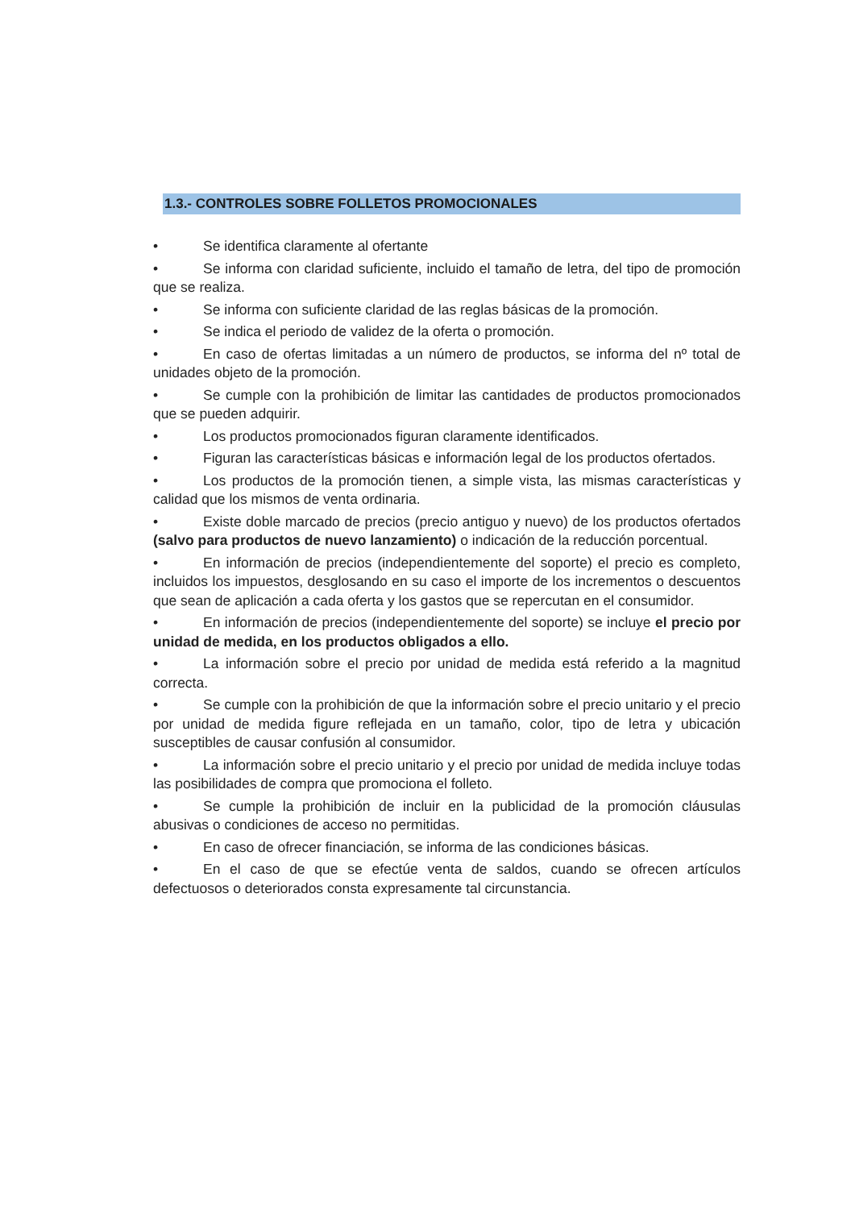1.3.- CONTROLES SOBRE FOLLETOS PROMOCIONALES
• Se identifica claramente al ofertante
• Se informa con claridad suficiente, incluido el tamaño de letra, del tipo de promoción que se realiza.
• Se informa con suficiente claridad de las reglas básicas de la promoción.
• Se indica el periodo de validez de la oferta o promoción.
• En caso de ofertas limitadas a un número de productos, se informa del nº total de unidades objeto de la promoción.
• Se cumple con la prohibición de limitar las cantidades de productos promocionados que se pueden adquirir.
• Los productos promocionados figuran claramente identificados.
• Figuran las características básicas e información legal de los productos ofertados.
• Los productos de la promoción tienen, a simple vista, las mismas características y calidad que los mismos de venta ordinaria.
• Existe doble marcado de precios (precio antiguo y nuevo) de los productos ofertados (salvo para productos de nuevo lanzamiento) o indicación de la reducción porcentual.
• En información de precios (independientemente del soporte) el precio es completo, incluidos los impuestos, desglosando en su caso el importe de los incrementos o descuentos que sean de aplicación a cada oferta y los gastos que se repercutan en el consumidor.
• En información de precios (independientemente del soporte) se incluye el precio por unidad de medida, en los productos obligados a ello.
• La información sobre el precio por unidad de medida está referido a la magnitud correcta.
• Se cumple con la prohibición de que la información sobre el precio unitario y el precio por unidad de medida figure reflejada en un tamaño, color, tipo de letra y ubicación susceptibles de causar confusión al consumidor.
• La información sobre el precio unitario y el precio por unidad de medida incluye todas las posibilidades de compra que promociona el folleto.
• Se cumple la prohibición de incluir en la publicidad de la promoción cláusulas abusivas o condiciones de acceso no permitidas.
• En caso de ofrecer financiación, se informa de las condiciones básicas.
• En el caso de que se efectúe venta de saldos, cuando se ofrecen artículos defectuosos o deteriorados consta expresamente tal circunstancia.